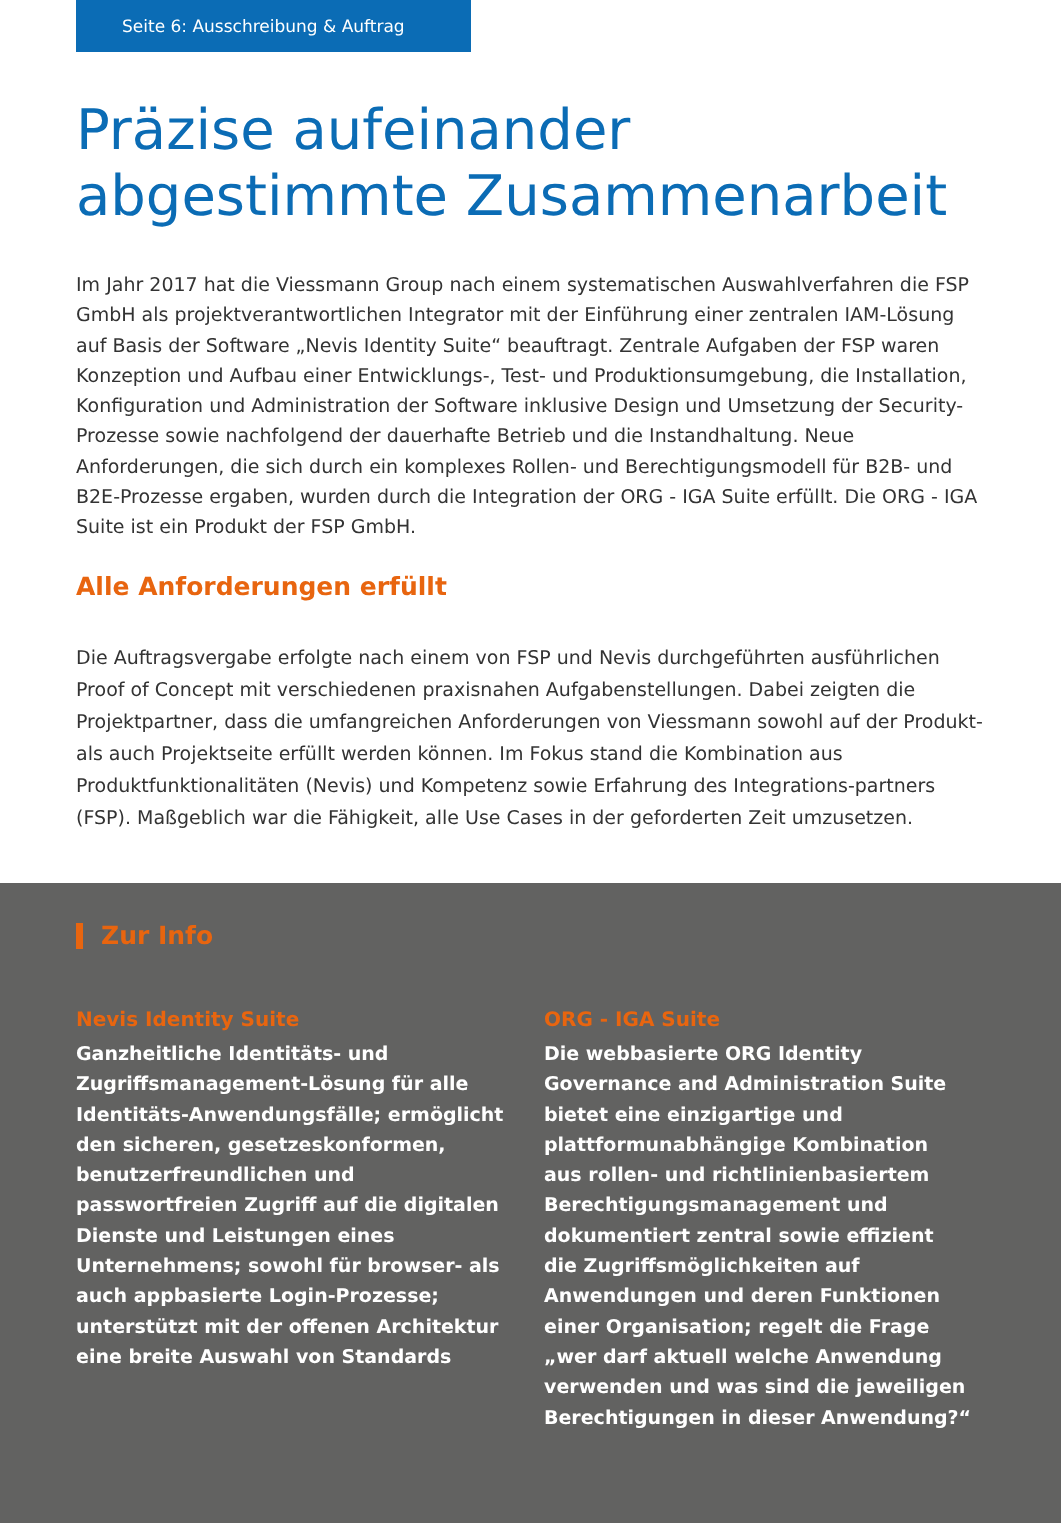Seite 6: Ausschreibung & Auftrag
Präzise aufeinander
abgestimmte Zusammenarbeit
Im Jahr 2017 hat die Viessmann Group nach einem systematischen Auswahlverfahren die FSP GmbH als projektverantwortlichen Integrator mit der Einführung einer zentralen IAM-Lösung auf Basis der Software „Nevis Identity Suite“ beauftragt. Zentrale Aufgaben der FSP waren Konzeption und Aufbau einer Entwicklungs-, Test- und Produktionsumgebung, die Installation, Konfiguration und Administration der Software inklusive Design und Umsetzung der Security-Prozesse sowie nachfolgend der dauerhafte Betrieb und die Instandhaltung. Neue Anforderungen, die sich durch ein komplexes Rollen- und Berechtigungsmodell für B2B- und B2E-Prozesse ergaben, wurden durch die Integration der ORG - IGA Suite erfüllt. Die ORG - IGA Suite ist ein Produkt der FSP GmbH.
Alle Anforderungen erfüllt
Die Auftragsvergabe erfolgte nach einem von FSP und Nevis durchgeführten ausführlichen Proof of Concept mit verschiedenen praxisnahen Aufgabenstellungen. Dabei zeigten die Projektpartner, dass die umfangreichen Anforderungen von Viessmann sowohl auf der Produkt- als auch Projektseite erfüllt werden können. Im Fokus stand die Kombination aus Produktfunktionalitäten (Nevis) und Kompetenz sowie Erfahrung des Integrations-partners (FSP). Maßgeblich war die Fähigkeit, alle Use Cases in der geforderten Zeit umzusetzen.
Zur Info
Nevis Identity Suite
Ganzheitliche Identitäts- und Zugriffsmanagement-Lösung für alle Identitäts-Anwendungsfälle; ermöglicht den sicheren, gesetzeskonformen, benutzerfreundlichen und passwortfreien Zugriff auf die digitalen Dienste und Leistungen eines Unternehmens; sowohl für browser- als auch appbasierte Login-Prozesse; unterstützt mit der offenen Architektur eine breite Auswahl von Standards
ORG - IGA Suite
Die webbasierte ORG Identity Governance and Administration Suite bietet eine einzigartige und plattformunabhängige Kombination aus rollen- und richtlinienbasiertem Berechtigungsmanagement und dokumentiert zentral sowie effizient die Zugriffsmöglichkeiten auf Anwendungen und deren Funktionen einer Organisation; regelt die Frage „wer darf aktuell welche Anwendung verwenden und was sind die jeweiligen Berechtigungen in dieser Anwendung?“